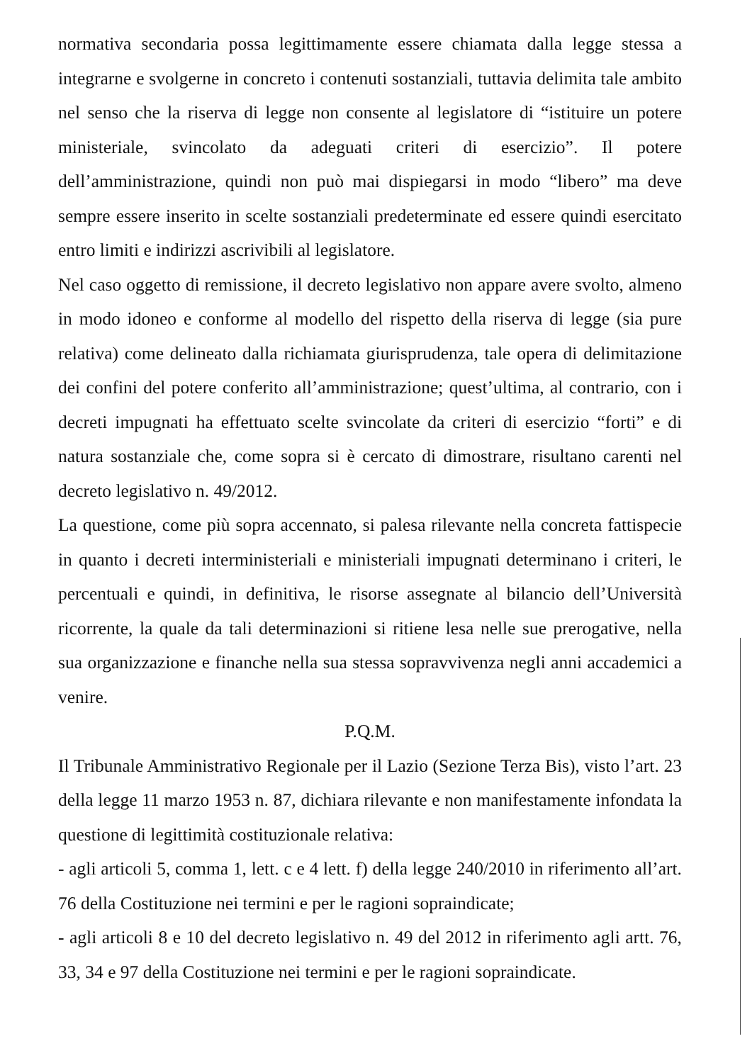normativa secondaria possa legittimamente essere chiamata dalla legge stessa a integrarne e svolgerne in concreto i contenuti sostanziali, tuttavia delimita tale ambito nel senso che la riserva di legge non consente al legislatore di “istituire un potere ministeriale, svincolato da adeguati criteri di esercizio”. Il potere dell’amministrazione, quindi non può mai dispiegarsi in modo “libero” ma deve sempre essere inserito in scelte sostanziali predeterminate ed essere quindi esercitato entro limiti e indirizzi ascrivibili al legislatore.
Nel caso oggetto di remissione, il decreto legislativo non appare avere svolto, almeno in modo idoneo e conforme al modello del rispetto della riserva di legge (sia pure relativa) come delineato dalla richiamata giurisprudenza, tale opera di delimitazione dei confini del potere conferito all’amministrazione; quest’ultima, al contrario, con i decreti impugnati ha effettuato scelte svincolate da criteri di esercizio “forti” e di natura sostanziale che, come sopra si è cercato di dimostrare, risultano carenti nel decreto legislativo n. 49/2012.
La questione, come più sopra accennato, si palesa rilevante nella concreta fattispecie in quanto i decreti interministeriali e ministeriali impugnati determinano i criteri, le percentuali e quindi, in definitiva, le risorse assegnate al bilancio dell’Università ricorrente, la quale da tali determinazioni si ritiene lesa nelle sue prerogative, nella sua organizzazione e finanche nella sua stessa sopravvivenza negli anni accademici a venire.
P.Q.M.
Il Tribunale Amministrativo Regionale per il Lazio (Sezione Terza Bis), visto l’art. 23 della legge 11 marzo 1953 n. 87, dichiara rilevante e non manifestamente infondata la questione di legittimità costituzionale relativa:
- agli articoli 5, comma 1, lett. c e 4 lett. f) della legge 240/2010 in riferimento all’art. 76 della Costituzione nei termini e per le ragioni sopraindicate;
- agli articoli 8 e 10 del decreto legislativo n. 49 del 2012 in riferimento agli artt. 76, 33, 34 e 97 della Costituzione nei termini e per le ragioni sopraindicate.